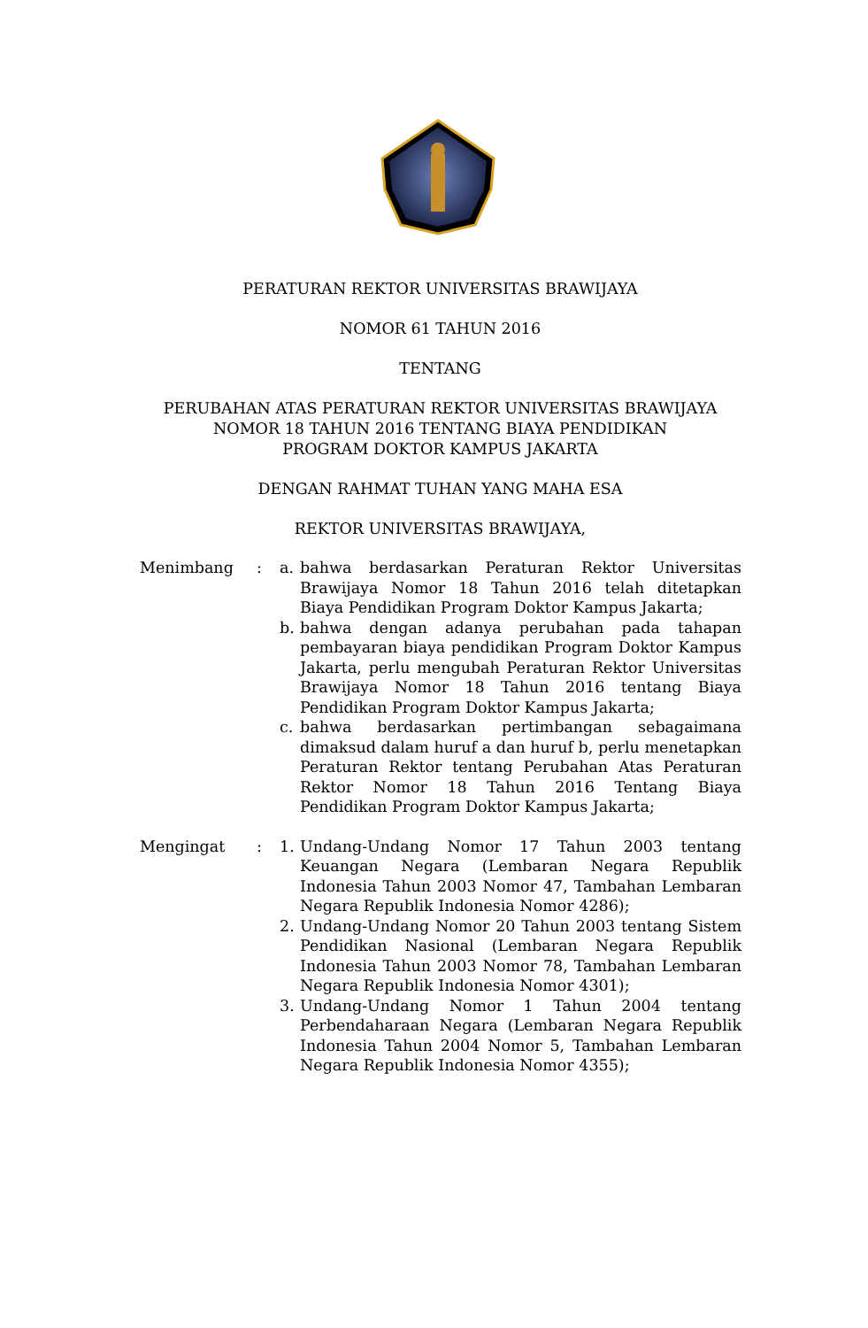PERATURAN REKTOR UNIVERSITAS BRAWIJAYA
NOMOR 61 TAHUN 2016
TENTANG
PERUBAHAN ATAS PERATURAN REKTOR UNIVERSITAS BRAWIJAYA
NOMOR 18 TAHUN 2016 TENTANG BIAYA PENDIDIKAN
PROGRAM DOKTOR KAMPUS JAKARTA
DENGAN RAHMAT TUHAN YANG MAHA ESA
REKTOR UNIVERSITAS BRAWIJAYA,
Menimbang : a. bahwa berdasarkan Peraturan Rektor Universitas Brawijaya Nomor 18 Tahun 2016 telah ditetapkan Biaya Pendidikan Program Doktor Kampus Jakarta;
b. bahwa dengan adanya perubahan pada tahapan pembayaran biaya pendidikan Program Doktor Kampus Jakarta, perlu mengubah Peraturan Rektor Universitas Brawijaya Nomor 18 Tahun 2016 tentang Biaya Pendidikan Program Doktor Kampus Jakarta;
c. bahwa berdasarkan pertimbangan sebagaimana dimaksud dalam huruf a dan huruf b, perlu menetapkan Peraturan Rektor tentang Perubahan Atas Peraturan Rektor Nomor 18 Tahun 2016 Tentang Biaya Pendidikan Program Doktor Kampus Jakarta;
Mengingat : 1. Undang-Undang Nomor 17 Tahun 2003 tentang Keuangan Negara (Lembaran Negara Republik Indonesia Tahun 2003 Nomor 47, Tambahan Lembaran Negara Republik Indonesia Nomor 4286);
2. Undang-Undang Nomor 20 Tahun 2003 tentang Sistem Pendidikan Nasional (Lembaran Negara Republik Indonesia Tahun 2003 Nomor 78, Tambahan Lembaran Negara Republik Indonesia Nomor 4301);
3. Undang-Undang Nomor 1 Tahun 2004 tentang Perbendaharaan Negara (Lembaran Negara Republik Indonesia Tahun 2004 Nomor 5, Tambahan Lembaran Negara Republik Indonesia Nomor 4355);